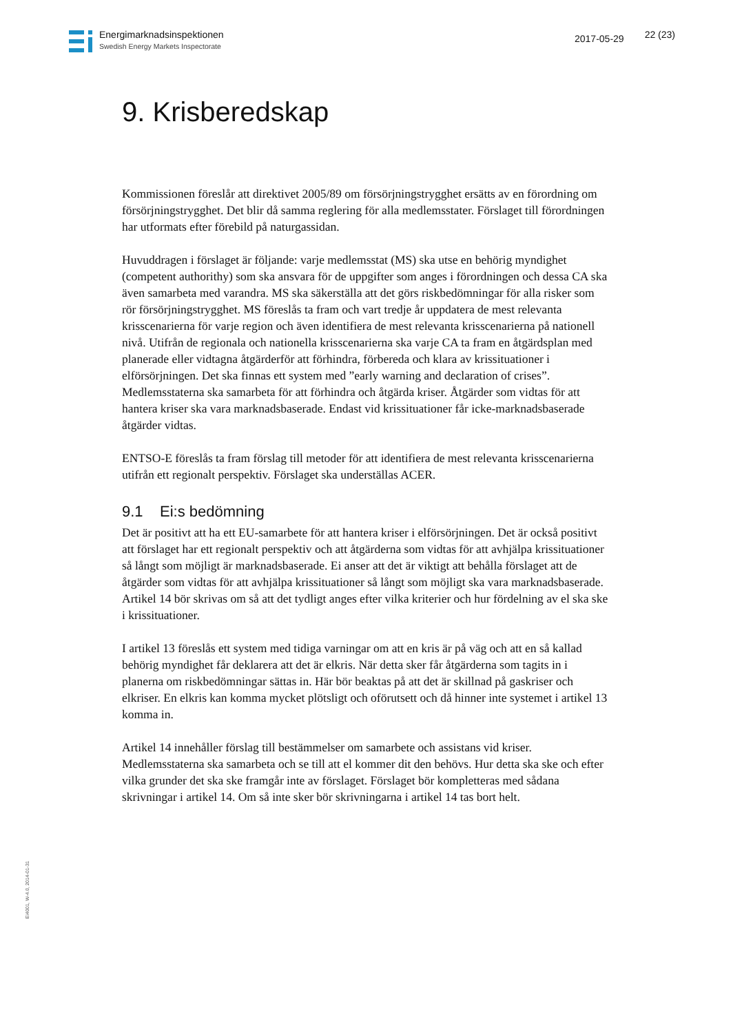Energimarknadsinspektionen
Swedish Energy Markets Inspectorate
2017-05-29 22 (23)
9. Krisberedskap
Kommissionen föreslår att direktivet 2005/89 om försörjningstrygghet ersätts av en förordning om försörjningstrygghet. Det blir då samma reglering för alla medlemsstater. Förslaget till förordningen har utformats efter förebild på naturgassidan.
Huvuddragen i förslaget är följande: varje medlemsstat (MS) ska utse en behörig myndighet (competent authorithy) som ska ansvara för de uppgifter som anges i förordningen och dessa CA ska även samarbeta med varandra. MS ska säkerställa att det görs riskbedömningar för alla risker som rör försörjningstrygghet. MS föreslås ta fram och vart tredje år uppdatera de mest relevanta krisscenarierna för varje region och även identifiera de mest relevanta krisscenarierna på nationell nivå. Utifrån de regionala och nationella krisscenarierna ska varje CA ta fram en åtgärdsplan med planerade eller vidtagna åtgärderför att förhindra, förbereda och klara av krissituationer i elförsörjningen. Det ska finnas ett system med ”early warning and declaration of crises”. Medlemsstaterna ska samarbeta för att förhindra och åtgärda kriser. Åtgärder som vidtas för att hantera kriser ska vara marknadsbaserade. Endast vid krissituationer får icke-marknadsbaserade åtgärder vidtas.
ENTSO-E föreslås ta fram förslag till metoder för att identifiera de mest relevanta krisscenarierna utifrån ett regionalt perspektiv. Förslaget ska underställas ACER.
9.1 Ei:s bedömning
Det är positivt att ha ett EU-samarbete för att hantera kriser i elförsörjningen. Det är också positivt att förslaget har ett regionalt perspektiv och att åtgärderna som vidtas för att avhjälpa krissituationer så långt som möjligt är marknadsbaserade. Ei anser att det är viktigt att behålla förslaget att de åtgärder som vidtas för att avhjälpa krissituationer så långt som möjligt ska vara marknadsbaserade. Artikel 14 bör skrivas om så att det tydligt anges efter vilka kriterier och hur fördelning av el ska ske i krissituationer.
I artikel 13 föreslås ett system med tidiga varningar om att en kris är på väg och att en så kallad behörig myndighet får deklarera att det är elkris. När detta sker får åtgärderna som tagits in i planerna om riskbedömningar sättas in. Här bör beaktas på att det är skillnad på gaskriser och elkriser. En elkris kan komma mycket plötsligt och oförutsett och då hinner inte systemet i artikel 13 komma in.
Artikel 14 innehåller förslag till bestämmelser om samarbete och assistans vid kriser. Medlemsstaterna ska samarbeta och se till att el kommer dit den behövs. Hur detta ska ske och efter vilka grunder det ska ske framgår inte av förslaget. Förslaget bör kompletteras med sådana skrivningar i artikel 14. Om så inte sker bör skrivningarna i artikel 14 tas bort helt.
Ei4001, W-4.0, 2014-01-31